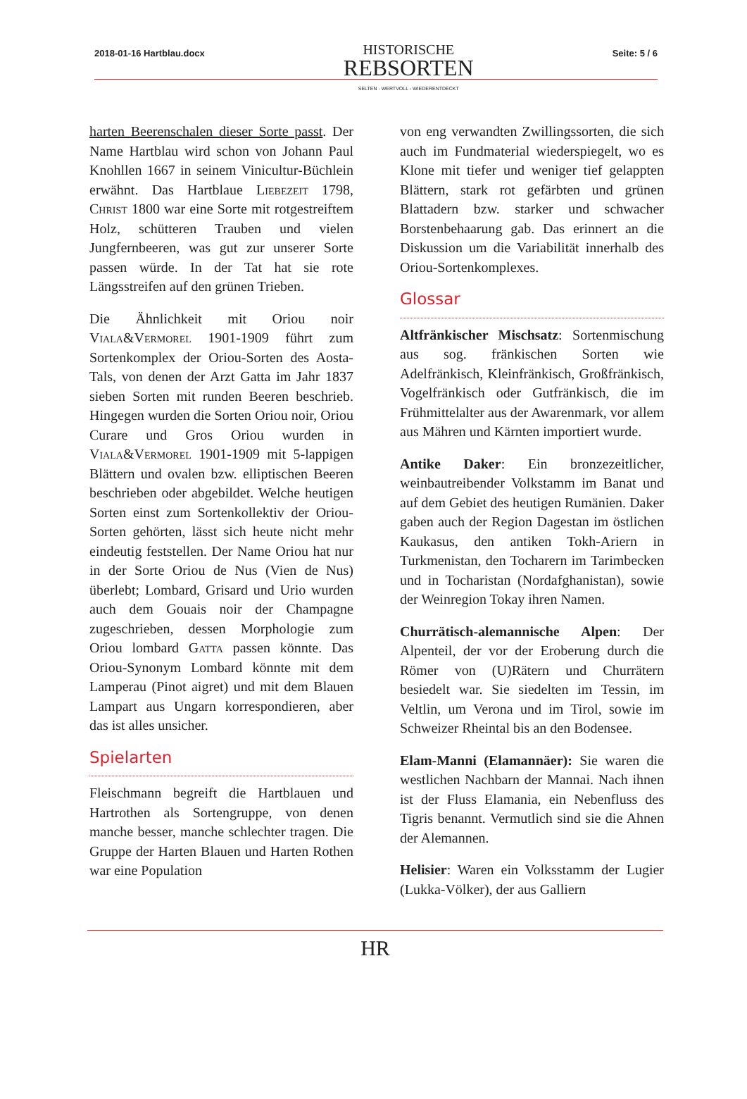2018-01-16 Hartblau.docx
HISTORISCHE
REBSORTEN
SELTEN - WERTVOLL - WIEDERENTDECKT
Seite: 5 / 6
harten Beerenschalen dieser Sorte passt. Der Name Hartblau wird schon von Johann Paul Knohllen 1667 in seinem Vinicultur-Büchlein erwähnt. Das Hartblaue Liebezeit 1798, Christ 1800 war eine Sorte mit rotgestreiftem Holz, schütteren Trauben und vielen Jungfernbeeren, was gut zur unserer Sorte passen würde. In der Tat hat sie rote Längsstreifen auf den grünen Trieben.
Die Ähnlichkeit mit Oriou noir Viala&Vermorel 1901-1909 führt zum Sortenkomplex der Oriou-Sorten des Aosta-Tals, von denen der Arzt Gatta im Jahr 1837 sieben Sorten mit runden Beeren beschrieb. Hingegen wurden die Sorten Oriou noir, Oriou Curare und Gros Oriou wurden in Viala&Vermorel 1901-1909 mit 5-lappigen Blättern und ovalen bzw. elliptischen Beeren beschrieben oder abgebildet. Welche heutigen Sorten einst zum Sortenkollektiv der Oriou-Sorten gehörten, lässt sich heute nicht mehr eindeutig feststellen. Der Name Oriou hat nur in der Sorte Oriou de Nus (Vien de Nus) überlebt; Lombard, Grisard und Urio wurden auch dem Gouais noir der Champagne zugeschrieben, dessen Morphologie zum Oriou lombard Gatta passen könnte. Das Oriou-Synonym Lombard könnte mit dem Lamperau (Pinot aigret) und mit dem Blauen Lampart aus Ungarn korrespondieren, aber das ist alles unsicher.
Spielarten
Fleischmann begreift die Hartblauen und Hartrothen als Sortengruppe, von denen manche besser, manche schlechter tragen. Die Gruppe der Harten Blauen und Harten Rothen war eine Population
von eng verwandten Zwillingssorten, die sich auch im Fundmaterial wiederspiegelt, wo es Klone mit tiefer und weniger tief gelappten Blättern, stark rot gefärbten und grünen Blattadern bzw. starker und schwacher Borstenbehaarung gab. Das erinnert an die Diskussion um die Variabilität innerhalb des Oriou-Sortenkomplexes.
Glossar
Altfränkischer Mischsatz: Sortenmischung aus sog. fränkischen Sorten wie Adelfränkisch, Kleinfränkisch, Großfränkisch, Vogelfränkisch oder Gutfränkisch, die im Frühmittelalter aus der Awarenmark, vor allem aus Mähren und Kärnten importiert wurde.
Antike Daker: Ein bronzezeitlicher, weinbautreibender Volkstamm im Banat und auf dem Gebiet des heutigen Rumänien. Daker gaben auch der Region Dagestan im östlichen Kaukasus, den antiken Tokh-Ariern in Turkmenistan, den Tocharern im Tarimbecken und in Tocharistan (Nordafghanistan), sowie der Weinregion Tokay ihren Namen.
Churrätisch-alemannische Alpen: Der Alpenteil, der vor der Eroberung durch die Römer von (U)Rätern und Churrätern besiedelt war. Sie siedelten im Tessin, im Veltlin, um Verona und im Tirol, sowie im Schweizer Rheintal bis an den Bodensee.
Elam-Manni (Elamannäer): Sie waren die westlichen Nachbarn der Mannai. Nach ihnen ist der Fluss Elamania, ein Nebenfluss des Tigris benannt. Vermutlich sind sie die Ahnen der Alemannen.
Helisier: Waren ein Volksstamm der Lugier (Lukka-Völker), der aus Galliern
HR